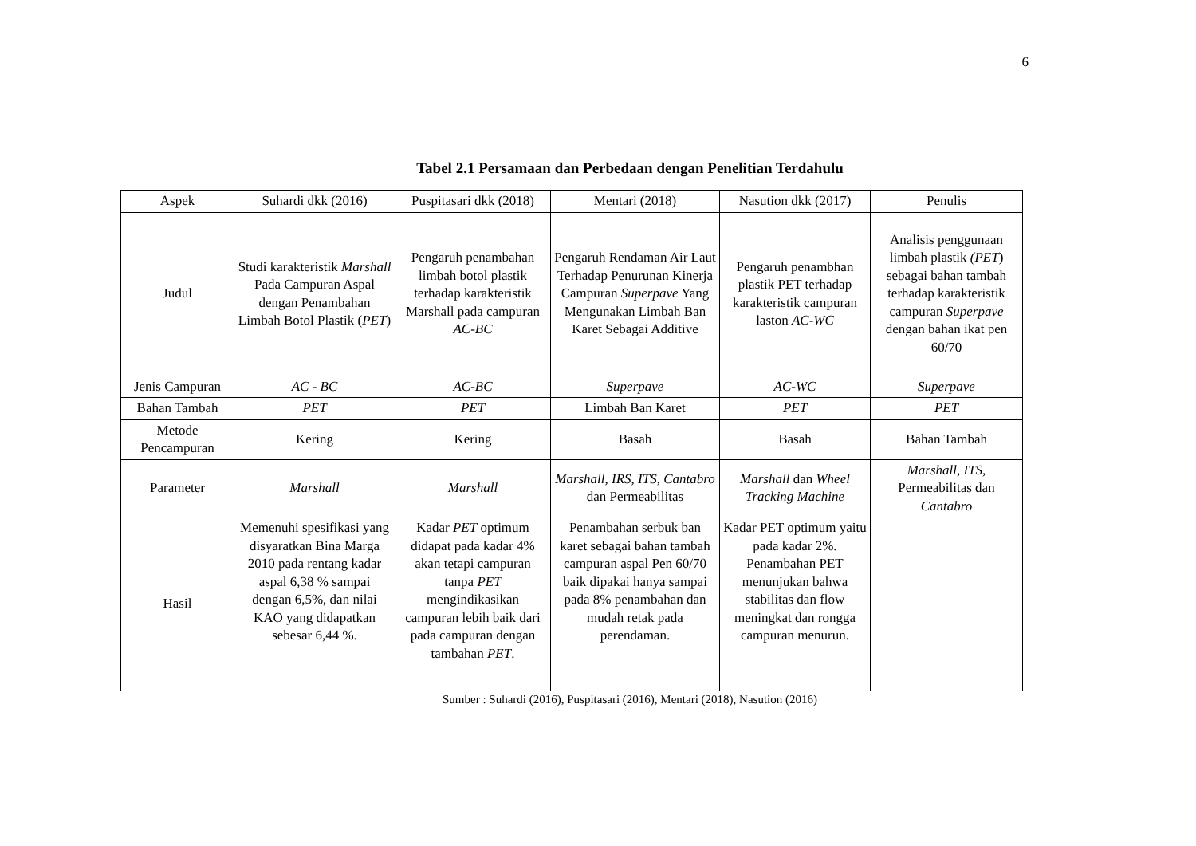6
Tabel 2.1 Persamaan dan Perbedaan dengan Penelitian Terdahulu
| Aspek | Suhardi dkk (2016) | Puspitasari dkk (2018) | Mentari (2018) | Nasution dkk (2017) | Penulis |
| --- | --- | --- | --- | --- | --- |
| Judul | Studi karakteristik Marshall Pada Campuran Aspal dengan Penambahan Limbah Botol Plastik ( PET ) | Pengaruh penambahan limbah botol plastik terhadap karakteristik Marshall pada campuran AC-BC | Pengaruh Rendaman Air Laut Terhadap Penurunan Kinerja Campuran Superpave Yang Mengunakan Limbah Ban Karet Sebagai Additive | Pengaruh penambhan plastik PET terhadap karakteristik campuran laston AC-WC | Analisis penggunaan limbah plastik (PET ) sebagai bahan tambah terhadap karakteristik campuran Superpave dengan bahan ikat pen 60/70 |
| Jenis Campuran | AC - BC | AC-BC | Superpave | AC-WC | Superpave |
| Bahan Tambah | PET | PET | Limbah Ban Karet | PET | PET |
| Metode Pencampuran | Kering | Kering | Basah | Basah | Bahan Tambah |
| Parameter | Marshall | Marshall | Marshall, IRS, ITS, Cantabro dan Permeabilitas | Marshall dan Wheel Tracking Machine | Marshall, ITS, Permeabilitas dan Cantabro |
| Hasil | Memenuhi spesifikasi yang disyaratkan Bina Marga 2010 pada rentang kadar aspal 6,38 % sampai dengan 6,5%, dan nilai KAO yang didapatkan sebesar 6,44 %. | Kadar PET optimum didapat pada kadar 4% akan tetapi campuran tanpa PET mengindikasikan campuran lebih baik dari pada campuran dengan tambahan PET . | Penambahan serbuk ban karet sebagai bahan tambah campuran aspal Pen 60/70 baik dipakai hanya sampai pada 8% penambahan dan mudah retak pada perendaman. | Kadar PET optimum yaitu pada kadar 2%. Penambahan PET menunjukan bahwa stabilitas dan flow meningkat dan rongga campuran menurun. | |
Sumber : Suhardi (2016), Puspitasari (2016), Mentari (2018), Nasution (2016)